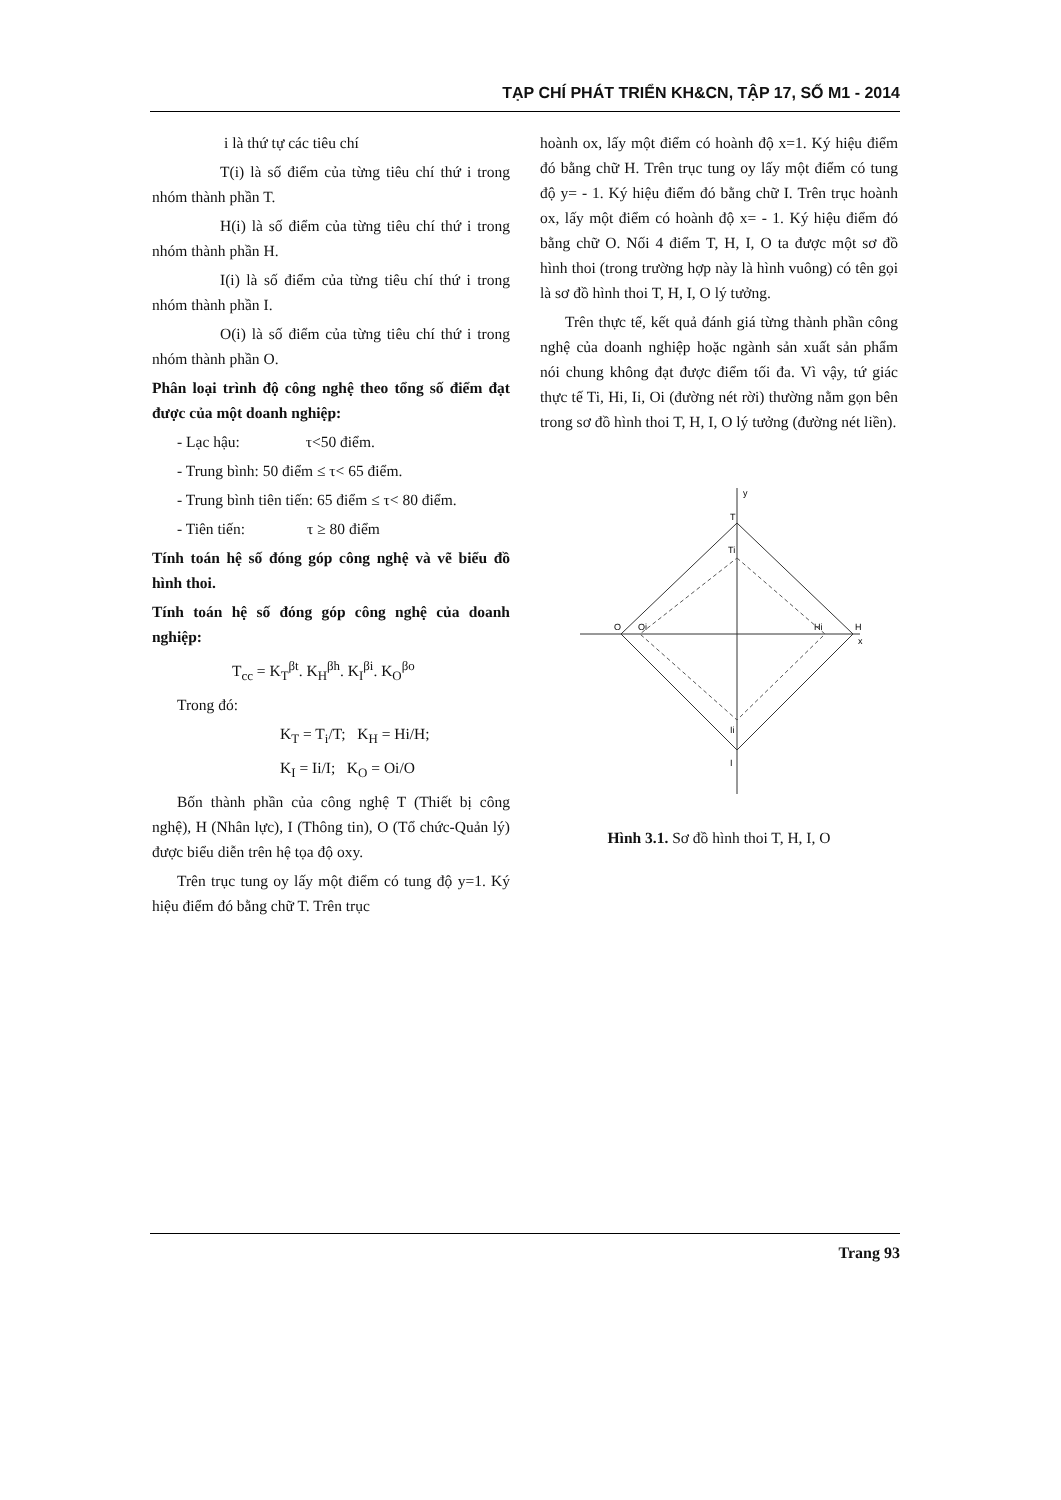TẠP CHÍ PHÁT TRIỂN KH&CN, TẬP 17, SỐ M1 - 2014
i là thứ tự các tiêu chí
T(i) là số điểm của từng tiêu chí thứ i trong nhóm thành phần T.
H(i) là số điểm của từng tiêu chí thứ i trong nhóm thành phần H.
I(i) là số điểm của từng tiêu chí thứ i trong nhóm thành phần I.
O(i) là số điểm của từng tiêu chí thứ i trong nhóm thành phần O.
Phân loại trình độ công nghệ theo tổng số điểm đạt được của một doanh nghiệp:
- Lạc hậu: τ<50 điểm.
- Trung bình: 50 điểm ≤ τ< 65 điểm.
- Trung bình tiên tiến: 65 điểm ≤ τ< 80 điểm.
- Tiên tiến: τ ≥ 80 điểm
Tính toán hệ số đóng góp công nghệ và vẽ biểu đồ hình thoi.
Tính toán hệ số đóng góp công nghệ của doanh nghiệp:
T<sub>cc</sub> = K<sub>T</sub><sup>βt</sup>. K<sub>H</sub><sup>βh</sup>. K<sub>I</sub><sup>βi</sup>. K<sub>O</sub><sup>βo</sup>
Trong đó:
K<sub>T</sub> = T<sub>i</sub>/T; K<sub>H</sub> = Hi/H;
K<sub>I</sub> = Ii/I; K<sub>O</sub> = Oi/O
Bốn thành phần của công nghệ T (Thiết bị công nghệ), H (Nhân lực), I (Thông tin), O (Tổ chức-Quản lý) được biểu diễn trên hệ tọa độ oxy.
Trên trục tung oy lấy một điểm có tung độ y=1. Ký hiệu điểm đó bằng chữ T. Trên trục
hoành ox, lấy một điểm có hoành độ x=1. Ký hiệu điểm đó bằng chữ H. Trên trục tung oy lấy một điểm có tung độ y= - 1. Ký hiệu điểm đó bằng chữ I. Trên trục hoành ox, lấy một điểm có hoành độ x= - 1. Ký hiệu điểm đó bằng chữ O. Nối 4 điểm T, H, I, O ta được một sơ đồ hình thoi (trong trường hợp này là hình vuông) có tên gọi là sơ đồ hình thoi T, H, I, O lý tưởng.
Trên thực tế, kết quả đánh giá từng thành phần công nghệ của doanh nghiệp hoặc ngành sản xuất sản phẩm nói chung không đạt được điểm tối đa. Vì vậy, tứ giác thực tế Ti, Hi, Ii, Oi (đường nét rời) thường nằm gọn bên trong sơ đồ hình thoi T, H, I, O lý tưởng (đường nét liền).
y
T
Ti
O
Oi
Hi
H
x
Ii
I
Hình 3.1. Sơ đồ hình thoi T, H, I, O
Trang 93